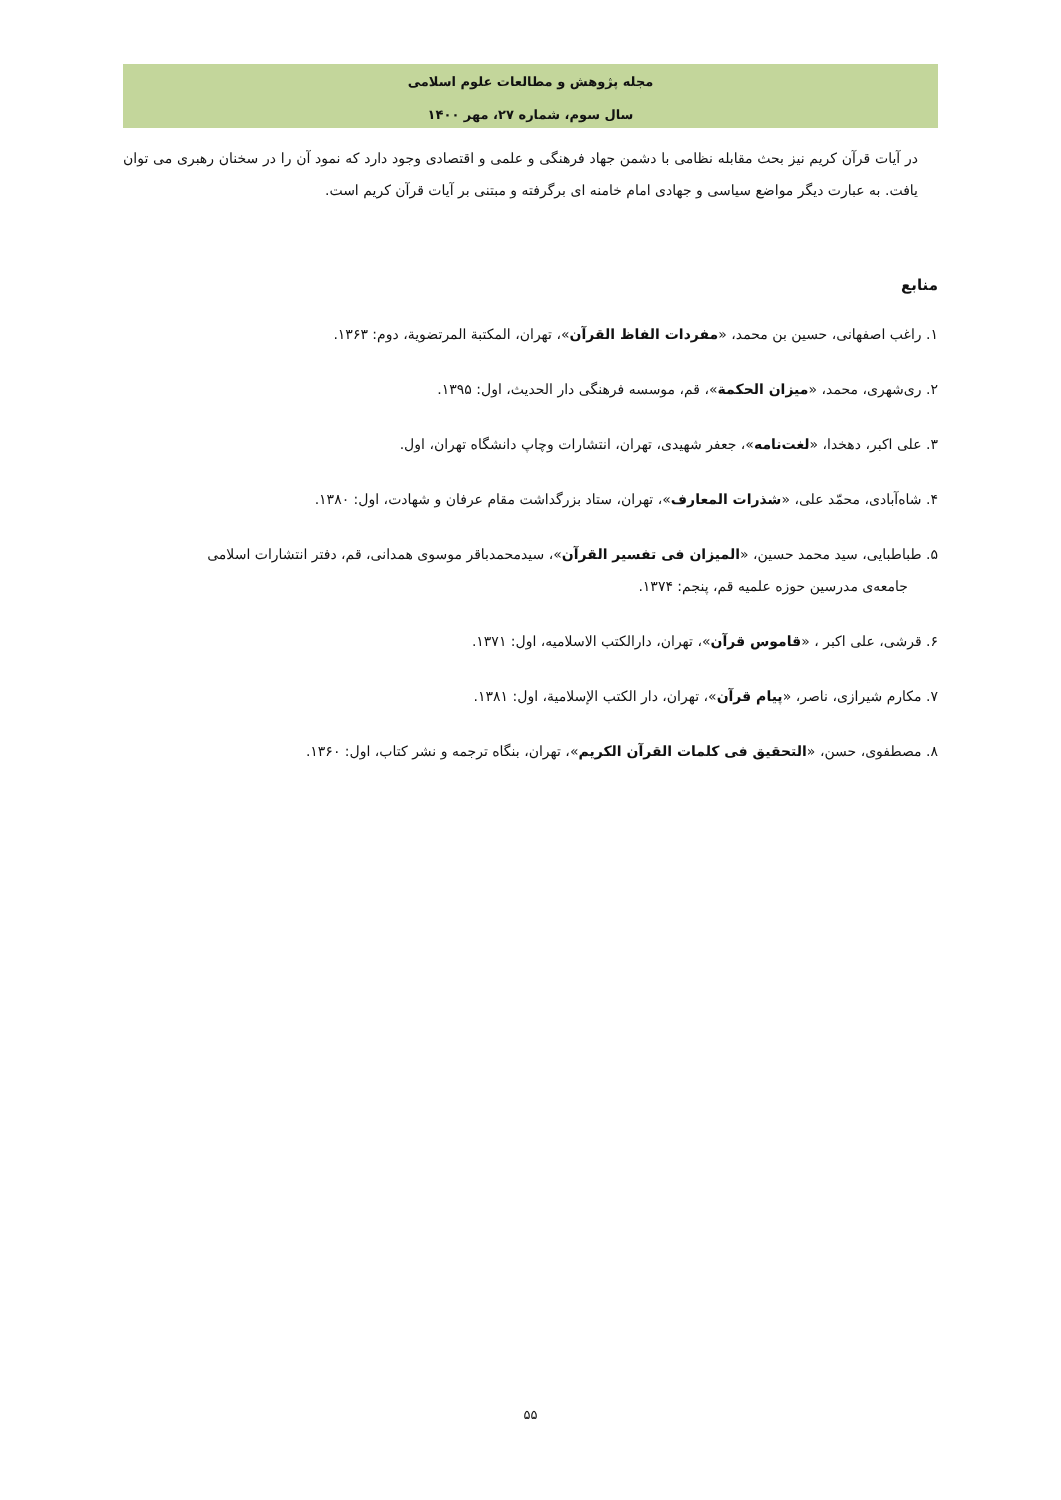مجله پژوهش و مطالعات علوم اسلامی
سال سوم، شماره ۲۷، مهر ۱۴۰۰
در آیات قرآن کریم نیز بحث مقابله نظامی با دشمن جهاد فرهنگی و علمی و اقتصادی وجود دارد که نمود آن را در سخنان رهبری می توان یافت. به عبارت دیگر مواضع سیاسی و جهادی امام خامنه ای برگرفته و مبتنی بر آیات قرآن کریم است.
منابع
۱. راغب اصفهانی، حسین بن محمد، «مفردات الفاظ القرآن»، تهران، المکتبة المرتضویة، دوم: ۱۳۶۳.
۲. ری‌شهری، محمد، «میزان الحکمة»، قم، موسسه فرهنگی دار الحدیث، اول: ۱۳۹۵.
۳. علی اکبر، دهخدا، «لغت‌نامه»، جعفر شهیدی، تهران، انتشارات وچاپ دانشگاه تهران، اول.
۴. شاه‌آبادی، محمّد علی، «شذرات المعارف»، تهران، ستاد بزرگداشت مقام عرفان و شهادت، اول: ۱۳۸۰.
۵. طباطبایی، سید محمد حسین، «المیزان فی تفسیر القرآن»، سیدمحمدباقر موسوی همدانی، قم، دفتر انتشارات اسلامی
جامعه‌ی مدرسین حوزه علمیه قم، پنجم: ۱۳۷۴.
۶. قرشی، علی اکبر ، «قاموس قرآن»، تهران، دارالکتب الاسلامیه، اول: ۱۳۷۱.
۷. مکارم شیرازی، ناصر، «پیام قرآن»، تهران، دار الکتب الإسلامیة، اول: ۱۳۸۱.
۸. مصطفوی، حسن، «التحقیق فی کلمات القرآن الکریم»، تهران، بنگاه ترجمه و نشر کتاب، اول: ۱۳۶۰.
۵۵